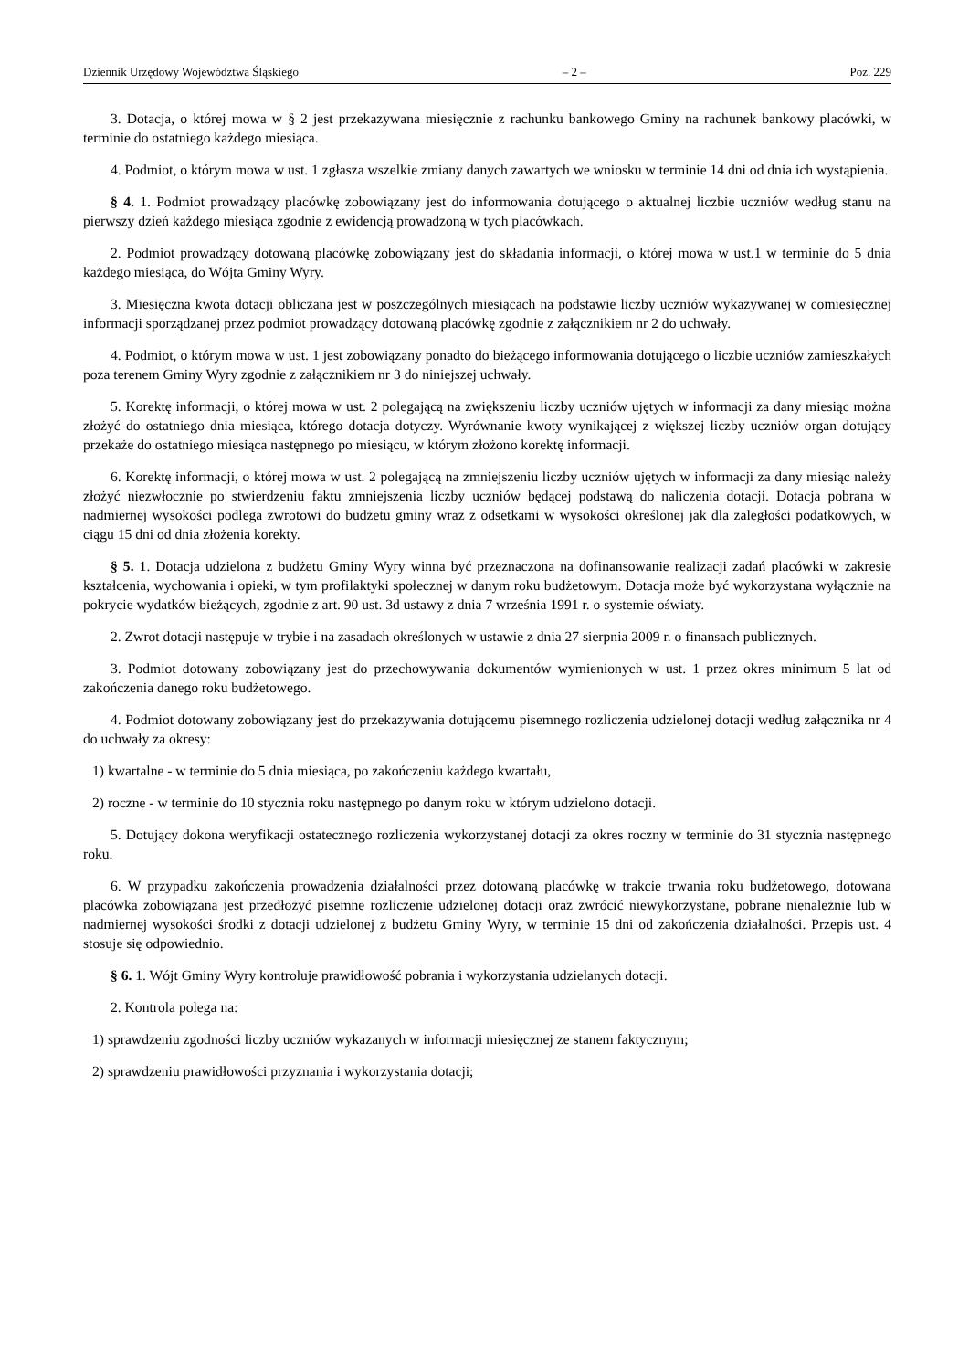Dziennik Urzędowy Województwa Śląskiego – 2 – Poz. 229
3. Dotacja, o której mowa w § 2 jest przekazywana miesięcznie z rachunku bankowego Gminy na rachunek bankowy placówki, w terminie do ostatniego każdego miesiąca.
4. Podmiot, o którym mowa w ust. 1 zgłasza wszelkie zmiany danych zawartych we wniosku w terminie 14 dni od dnia ich wystąpienia.
§ 4. 1. Podmiot prowadzący placówkę zobowiązany jest do informowania dotującego o aktualnej liczbie uczniów według stanu na pierwszy dzień każdego miesiąca zgodnie z ewidencją prowadzoną w tych placówkach.
2. Podmiot prowadzący dotowaną placówkę zobowiązany jest do składania informacji, o której mowa w ust.1 w terminie do 5 dnia każdego miesiąca, do Wójta Gminy Wyry.
3. Miesięczna kwota dotacji obliczana jest w poszczególnych miesiącach na podstawie liczby uczniów wykazywanej w comiesięcznej informacji sporządzanej przez podmiot prowadzący dotowaną placówkę zgodnie z załącznikiem nr 2 do uchwały.
4. Podmiot, o którym mowa w ust. 1 jest zobowiązany ponadto do bieżącego informowania dotującego o liczbie uczniów zamieszkałych poza terenem Gminy Wyry zgodnie z załącznikiem nr 3 do niniejszej uchwały.
5. Korektę informacji, o której mowa w ust. 2 polegającą na zwiększeniu liczby uczniów ujętych w informacji za dany miesiąc można złożyć do ostatniego dnia miesiąca, którego dotacja dotyczy. Wyrównanie kwoty wynikającej z większej liczby uczniów organ dotujący przekaże do ostatniego miesiąca następnego po miesiącu, w którym złożono korektę informacji.
6. Korektę informacji, o której mowa w ust. 2 polegającą na zmniejszeniu liczby uczniów ujętych w informacji za dany miesiąc należy złożyć niezwłocznie po stwierdzeniu faktu zmniejszenia liczby uczniów będącej podstawą do naliczenia dotacji. Dotacja pobrana w nadmiernej wysokości podlega zwrotowi do budżetu gminy wraz z odsetkami w wysokości określonej jak dla zaległości podatkowych, w ciągu 15 dni od dnia złożenia korekty.
§ 5. 1. Dotacja udzielona z budżetu Gminy Wyry winna być przeznaczona na dofinansowanie realizacji zadań placówki w zakresie kształcenia, wychowania i opieki, w tym profilaktyki społecznej w danym roku budżetowym. Dotacja może być wykorzystana wyłącznie na pokrycie wydatków bieżących, zgodnie z art. 90 ust. 3d ustawy z dnia 7 września 1991 r. o systemie oświaty.
2. Zwrot dotacji następuje w trybie i na zasadach określonych w ustawie z dnia 27 sierpnia 2009 r. o finansach publicznych.
3. Podmiot dotowany zobowiązany jest do przechowywania dokumentów wymienionych w ust. 1 przez okres minimum 5 lat od zakończenia danego roku budżetowego.
4. Podmiot dotowany zobowiązany jest do przekazywania dotującemu pisemnego rozliczenia udzielonej dotacji według załącznika nr 4 do uchwały za okresy:
1) kwartalne - w terminie do 5 dnia miesiąca, po zakończeniu każdego kwartału,
2) roczne - w terminie do 10 stycznia roku następnego po danym roku w którym udzielono dotacji.
5. Dotujący dokona weryfikacji ostatecznego rozliczenia wykorzystanej dotacji za okres roczny w terminie do 31 stycznia następnego roku.
6. W przypadku zakończenia prowadzenia działalności przez dotowaną placówkę w trakcie trwania roku budżetowego, dotowana placówka zobowiązana jest przedłożyć pisemne rozliczenie udzielonej dotacji oraz zwrócić niewykorzystane, pobrane nienależnie lub w nadmiernej wysokości środki z dotacji udzielonej z budżetu Gminy Wyry, w terminie 15 dni od zakończenia działalności. Przepis ust. 4 stosuje się odpowiednio.
§ 6. 1. Wójt Gminy Wyry kontroluje prawidłowość pobrania i wykorzystania udzielanych dotacji.
2. Kontrola polega na:
1) sprawdzeniu zgodności liczby uczniów wykazanych w informacji miesięcznej ze stanem faktycznym;
2) sprawdzeniu prawidłowości przyznania i wykorzystania dotacji;